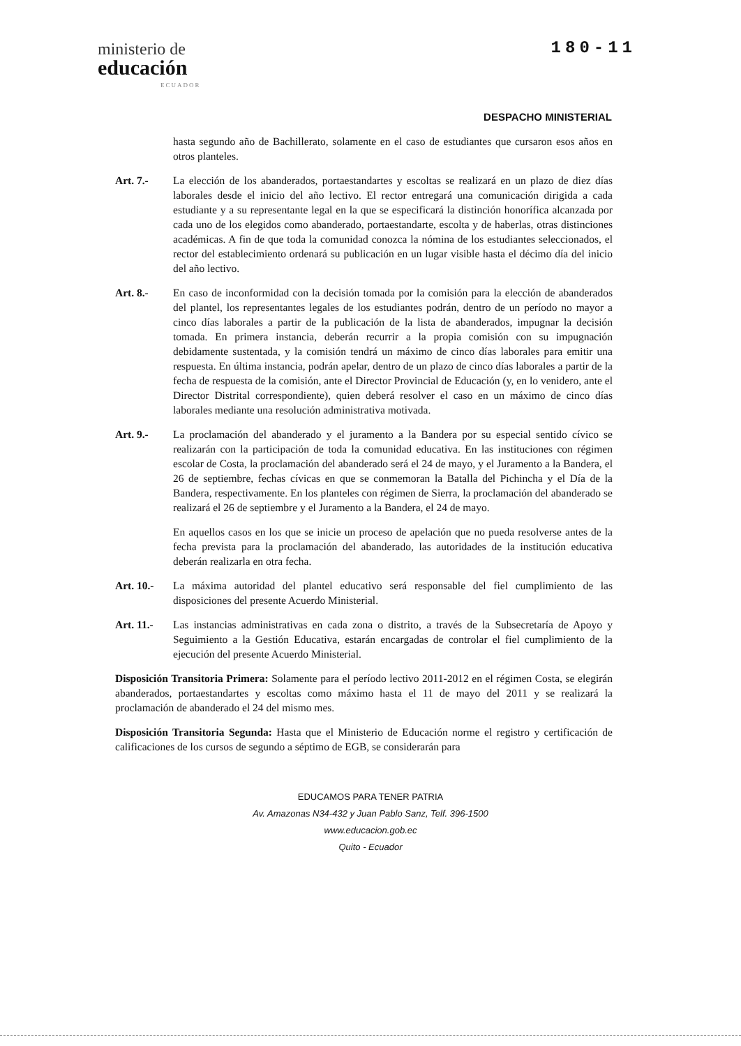ministerio de
educación
ECUADOR
180-11
DESPACHO MINISTERIAL
hasta segundo año de Bachillerato, solamente en el caso de estudiantes que cursaron esos años en otros planteles.
Art. 7.- La elección de los abanderados, portaestandartes y escoltas se realizará en un plazo de diez días laborales desde el inicio del año lectivo. El rector entregará una comunicación dirigida a cada estudiante y a su representante legal en la que se especificará la distinción honorífica alcanzada por cada uno de los elegidos como abanderado, portaestandarte, escolta y de haberlas, otras distinciones académicas. A fin de que toda la comunidad conozca la nómina de los estudiantes seleccionados, el rector del establecimiento ordenará su publicación en un lugar visible hasta el décimo día del inicio del año lectivo.
Art. 8.- En caso de inconformidad con la decisión tomada por la comisión para la elección de abanderados del plantel, los representantes legales de los estudiantes podrán, dentro de un período no mayor a cinco días laborales a partir de la publicación de la lista de abanderados, impugnar la decisión tomada. En primera instancia, deberán recurrir a la propia comisión con su impugnación debidamente sustentada, y la comisión tendrá un máximo de cinco días laborales para emitir una respuesta. En última instancia, podrán apelar, dentro de un plazo de cinco días laborales a partir de la fecha de respuesta de la comisión, ante el Director Provincial de Educación (y, en lo venidero, ante el Director Distrital correspondiente), quien deberá resolver el caso en un máximo de cinco días laborales mediante una resolución administrativa motivada.
Art. 9.- La proclamación del abanderado y el juramento a la Bandera por su especial sentido cívico se realizarán con la participación de toda la comunidad educativa. En las instituciones con régimen escolar de Costa, la proclamación del abanderado será el 24 de mayo, y el Juramento a la Bandera, el 26 de septiembre, fechas cívicas en que se conmemoran la Batalla del Pichincha y el Día de la Bandera, respectivamente. En los planteles con régimen de Sierra, la proclamación del abanderado se realizará el 26 de septiembre y el Juramento a la Bandera, el 24 de mayo.
En aquellos casos en los que se inicie un proceso de apelación que no pueda resolverse antes de la fecha prevista para la proclamación del abanderado, las autoridades de la institución educativa deberán realizarla en otra fecha.
Art. 10.-
La máxima autoridad del plantel educativo será responsable del fiel cumplimiento de las disposiciones del presente Acuerdo Ministerial.
Art. 11.-
Las instancias administrativas en cada zona o distrito, a través de la Subsecretaría de Apoyo y Seguimiento a la Gestión Educativa, estarán encargadas de controlar el fiel cumplimiento de la ejecución del presente Acuerdo Ministerial.
Disposición Transitoria Primera: Solamente para el período lectivo 2011-2012 en el régimen Costa, se elegirán abanderados, portaestandartes y escoltas como máximo hasta el 11 de mayo del 2011 y se realizará la proclamación de abanderado el 24 del mismo mes.
Disposición Transitoria Segunda: Hasta que el Ministerio de Educación norme el registro y certificación de calificaciones de los cursos de segundo a séptimo de EGB, se considerarán para
EDUCAMOS PARA TENER PATRIA
Av. Amazonas N34-432 y Juan Pablo Sanz, Telf. 396-1500
www.educacion.gob.ec
Quito - Ecuador